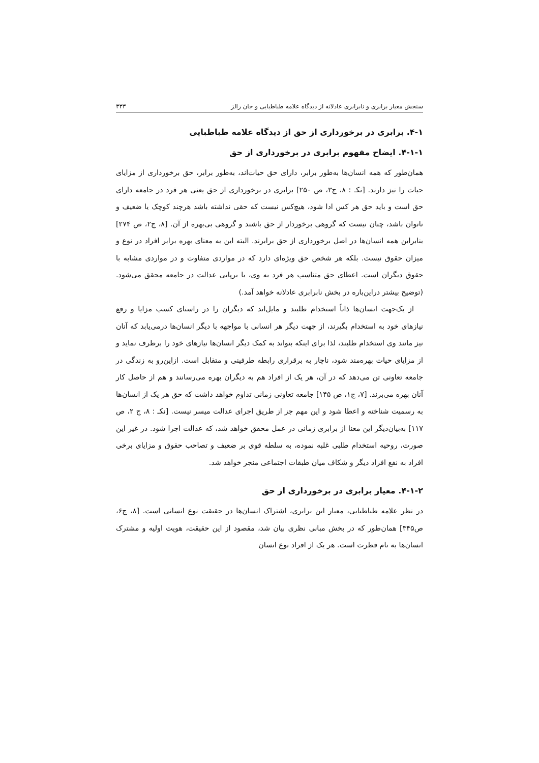سنجش معیار برابری و نابرابری عادلانه از دیدگاه علامه طباطبایی و جان رالز ۳۳۳
۴-۱. برابری در برخورداری از حق از دیدگاه علامه طباطبایی
۴-۱-۱. ایضاح مفهوم برابری در برخورداری از حق
همان‌طور که همه انسان‌ها به‌طور برابر، دارای حق حیات‌اند، به‌طور برابر، حق برخورداری از مزایای حیات را نیز دارند. [نکـ : ۸، ج۳، ص ۲۵۰] برابری در برخورداری از حق یعنی هر فرد در جامعه دارای حق است و باید حق هر کس ادا شود، هیچ‌کس نیست که حقی نداشته باشد هرچند کوچک یا ضعیف و ناتوان باشد، چنان نیست که گروهی برخوردار از حق باشند و گروهی بی‌بهره از آن. [۸، ج۲، ص ۲۷۴] بنابراین همه انسان‌ها در اصل برخورداری از حق برابرند. البته این به معنای بهره برابر افراد در نوع و میزان حقوق نیست. بلکه هر شخص حق ویژه‌ای دارد که در مواردی متفاوت و در مواردی مشابه با حقوق دیگران است. اعطای حق متناسب هر فرد به وی، با برپایی عدالت در جامعه محقق می‌شود. (توضیح بیشتر دراین‌باره در بخش نابرابری عادلانه خواهد آمد.)
از یک‌جهت انسان‌ها ذاتاً استخدام طلبند و مایل‌اند که دیگران را در راستای کسب مزایا و رفع نیازهای خود به استخدام بگیرند، از جهت دیگر هر انسانی با مواجهه با دیگر انسان‌ها درمی‌یابد که آنان نیز مانند وی استخدام طلبند، لذا برای اینکه بتواند به کمک دیگر انسان‌ها نیازهای خود را برطرف نماید و از مزایای حیات بهره‌مند شود، ناچار به برقراری رابطه طرفینی و متقابل است. ازاین‌رو به زندگی در جامعه تعاونی تن می‌دهد که در آن، هر یک از افراد هم به دیگران بهره می‌رسانند و هم از حاصل کار آنان بهره می‌برند. [۷، ج۱، ص ۱۴۵] جامعه تعاونی زمانی تداوم خواهد داشت که حق هر یک از انسان‌ها به رسمیت شناخته و اعطا شود و این مهم جز از طریق اجرای عدالت میسر نیست. [نکـ : ۸، ج ۲، ص ۱۱۷] به‌بیان‌دیگر این معنا از برابری زمانی در عمل محقق خواهد شد، که عدالت اجرا شود. در غیر این صورت، روحیه استخدام طلبی غلبه نموده، به سلطه قوی بر ضعیف و تصاحب حقوق و مزایای برخی افراد به نفع افراد دیگر و شکاف میان طبقات اجتماعی منجر خواهد شد.
۴-۱-۲. معیار برابری در برخورداری از حق
در نظر علامه طباطبایی، معیار این برابری، اشتراک انسان‌ها در حقیقت نوع انسانی است. [۸، ج۶، ص۳۴۵] همان‌طور که در بخش مبانی نظری بیان شد، مقصود از این حقیقت، هویت اولیه و مشترک انسان‌ها به نام فطرت است. هر یک از افراد نوع انسان